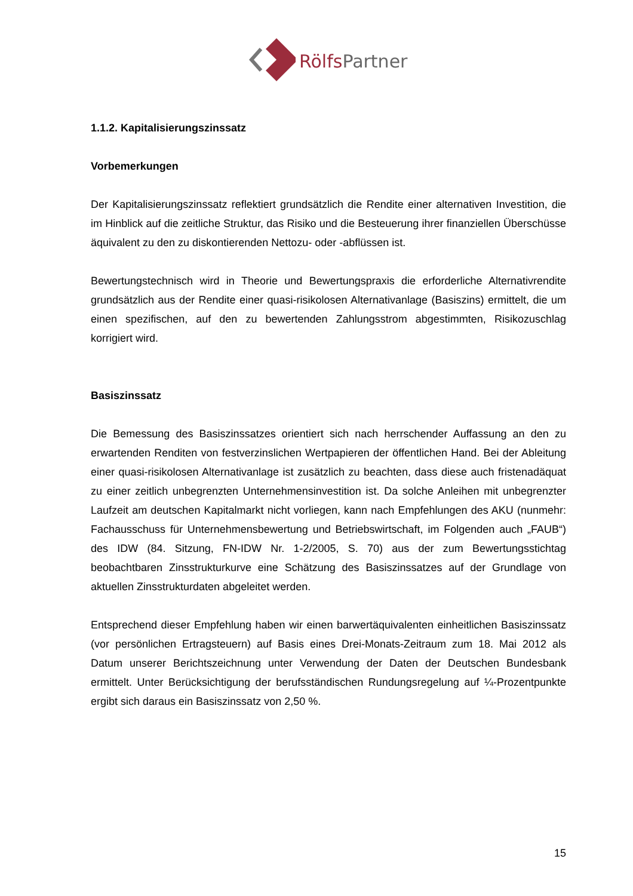Rölfs Partner
1.1.2. Kapitalisierungszinssatz
Vorbemerkungen
Der Kapitalisierungszinssatz reflektiert grundsätzlich die Rendite einer alternativen Investition, die im Hinblick auf die zeitliche Struktur, das Risiko und die Besteuerung ihrer finanziellen Überschüsse äquivalent zu den zu diskontierenden Nettozu- oder -abflüssen ist.
Bewertungstechnisch wird in Theorie und Bewertungspraxis die erforderliche Alternativrendite grundsätzlich aus der Rendite einer quasi-risikolosen Alternativanlage (Basiszins) ermittelt, die um einen spezifischen, auf den zu bewertenden Zahlungsstrom abgestimmten, Risikozuschlag korrigiert wird.
Basiszinssatz
Die Bemessung des Basiszinssatzes orientiert sich nach herrschender Auffassung an den zu erwartenden Renditen von festverzinslichen Wertpapieren der öffentlichen Hand. Bei der Ableitung einer quasi-risikolosen Alternativanlage ist zusätzlich zu beachten, dass diese auch fristenadäquat zu einer zeitlich unbegrenzten Unternehmensinvestition ist. Da solche Anleihen mit unbegrenzter Laufzeit am deutschen Kapitalmarkt nicht vorliegen, kann nach Empfehlungen des AKU (nunmehr: Fachausschuss für Unternehmensbewertung und Betriebswirtschaft, im Folgenden auch „FAUB“) des IDW (84. Sitzung, FN-IDW Nr. 1-2/2005, S. 70) aus der zum Bewertungsstichtag beobachtbaren Zinsstrukturkurve eine Schätzung des Basiszinssatzes auf der Grundlage von aktuellen Zinsstrukturdaten abgeleitet werden.
Entsprechend dieser Empfehlung haben wir einen barwertäquivalenten einheitlichen Basiszinssatz (vor persönlichen Ertragsteuern) auf Basis eines Drei-Monats-Zeitraum zum 18. Mai 2012 als Datum unserer Berichtszeichnung unter Verwendung der Daten der Deutschen Bundesbank ermittelt. Unter Berücksichtigung der berufsständischen Rundungsregelung auf ¼-Prozentpunkte ergibt sich daraus ein Basiszinssatz von 2,50 %.
15